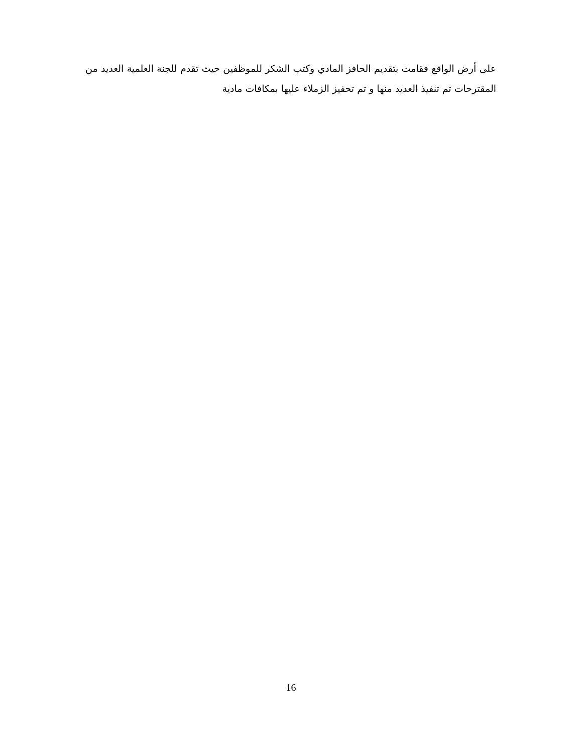على أرض الواقع فقامت بتقديم الحافز المادي وكتب الشكر للموظفين حيث تقدم للجنة العلمية العديد من المقترحات تم تنفيذ العديد منها و تم تحفيز الزملاء عليها بمكافات مادية
16